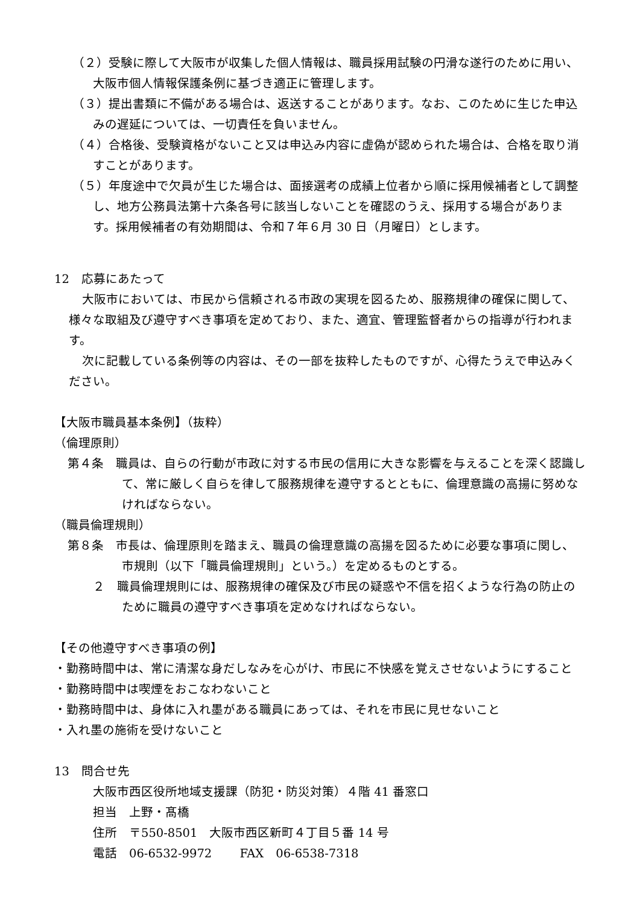（２）受験に際して大阪市が収集した個人情報は、職員採用試験の円滑な遂行のために用い、大阪市個人情報保護条例に基づき適正に管理します。
（３）提出書類に不備がある場合は、返送することがあります。なお、このために生じた申込みの遅延については、一切責任を負いません。
（４）合格後、受験資格がないこと又は申込み内容に虚偽が認められた場合は、合格を取り消すことがあります。
（５）年度途中で欠員が生じた場合は、面接選考の成績上位者から順に採用候補者として調整し、地方公務員法第十六条各号に該当しないことを確認のうえ、採用する場合があります。採用候補者の有効期間は、令和７年６月 30 日（月曜日）とします。
12　応募にあたって
大阪市においては、市民から信頼される市政の実現を図るため、服務規律の確保に関して、様々な取組及び遵守すべき事項を定めており、また、適宜、管理監督者からの指導が行われます。
次に記載している条例等の内容は、その一部を抜粋したものですが、心得たうえで申込みください。
【大阪市職員基本条例】（抜粋）
（倫理原則）
第４条　職員は、自らの行動が市政に対する市民の信用に大きな影響を与えることを深く認識して、常に厳しく自らを律して服務規律を遵守するとともに、倫理意識の高揚に努めなければならない。
（職員倫理規則）
第８条　市長は、倫理原則を踏まえ、職員の倫理意識の高揚を図るために必要な事項に関し、市規則（以下「職員倫理規則」という。）を定めるものとする。
２　職員倫理規則には、服務規律の確保及び市民の疑惑や不信を招くような行為の防止のために職員の遵守すべき事項を定めなければならない。
【その他遵守すべき事項の例】
・勤務時間中は、常に清潔な身だしなみを心がけ、市民に不快感を覚えさせないようにすること
・勤務時間中は喫煙をおこなわないこと
・勤務時間中は、身体に入れ墨がある職員にあっては、それを市民に見せないこと
・入れ墨の施術を受けないこと
13　問合せ先
大阪市西区役所地域支援課（防犯・防災対策）４階 41 番窓口
担当　上野・髙橋
住所　〒550-8501　大阪市西区新町４丁目５番 14 号
電話　06-6532-9972　　 FAX　06-6538-7318